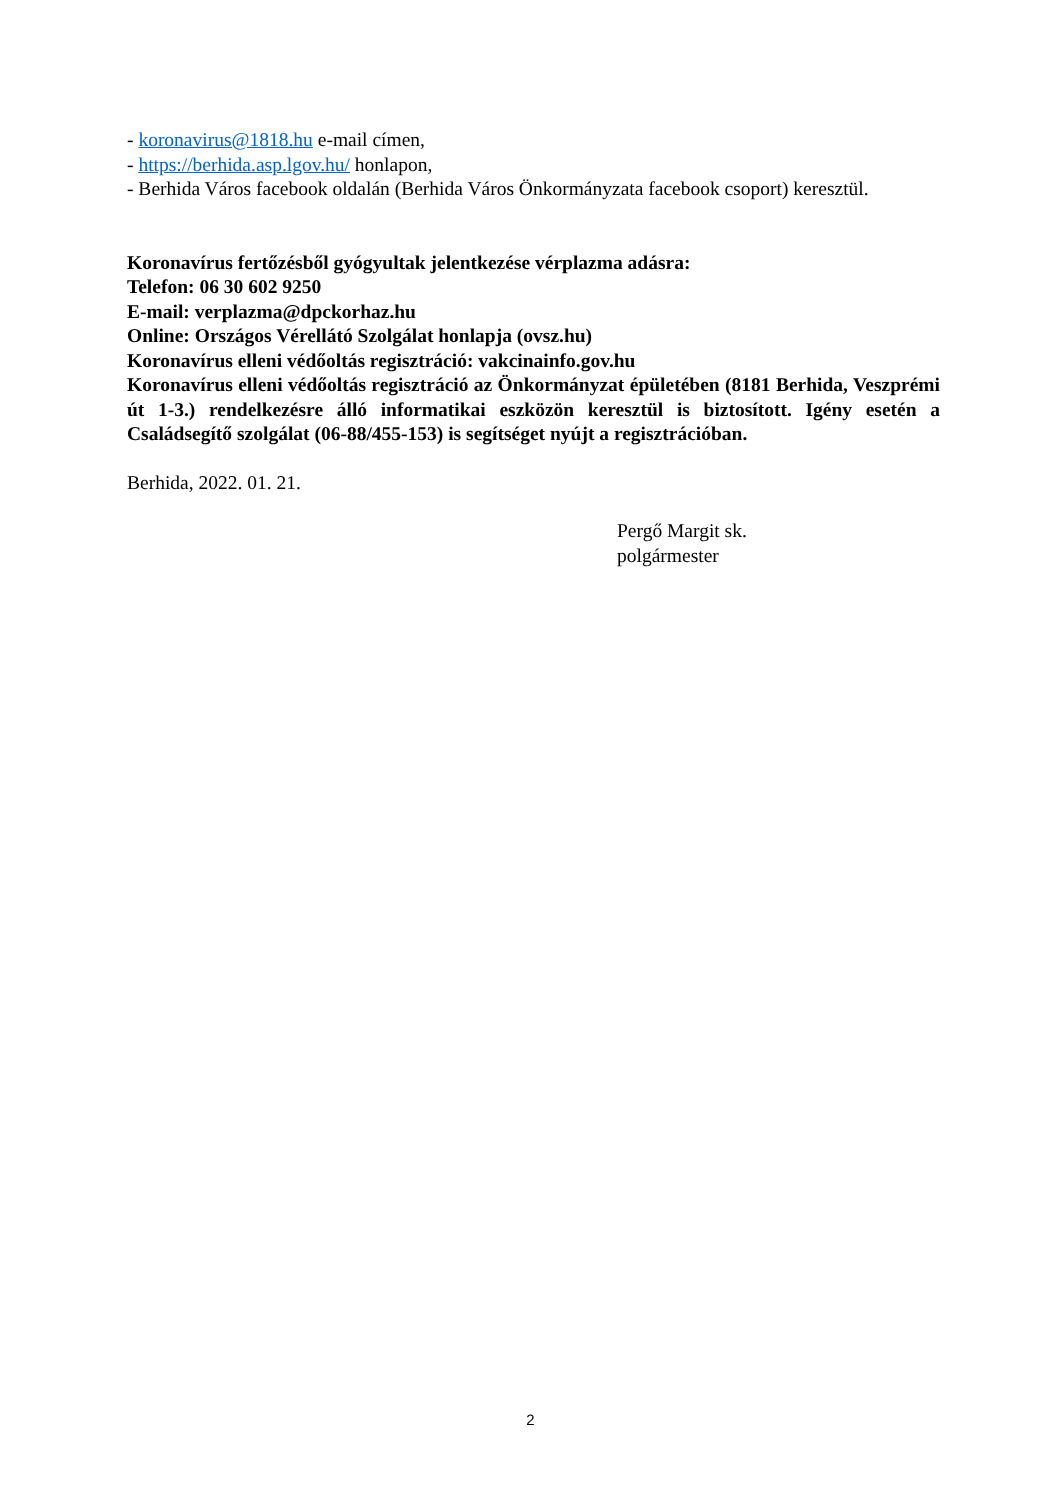- koronavirus@1818.hu e-mail címen,
- https://berhida.asp.lgov.hu/ honlapon,
- Berhida Város facebook oldalán (Berhida Város Önkormányzata facebook csoport) keresztül.
Koronavírus fertőzésből gyógyultak jelentkezése vérplazma adásra:
Telefon: 06 30 602 9250
E-mail: verplazma@dpckorhaz.hu
Online: Országos Vérellátó Szolgálat honlapja (ovsz.hu)
Koronavírus elleni védőoltás regisztráció: vakcinainfo.gov.hu
Koronavírus elleni védőoltás regisztráció az Önkormányzat épületében (8181 Berhida, Veszprémi út 1-3.) rendelkezésre álló informatikai eszközön keresztül is biztosított. Igény esetén a Családsegítő szolgálat (06-88/455-153) is segítséget nyújt a regisztrációban.
Berhida, 2022. 01. 21.
Pergő Margit sk.
polgármester
2